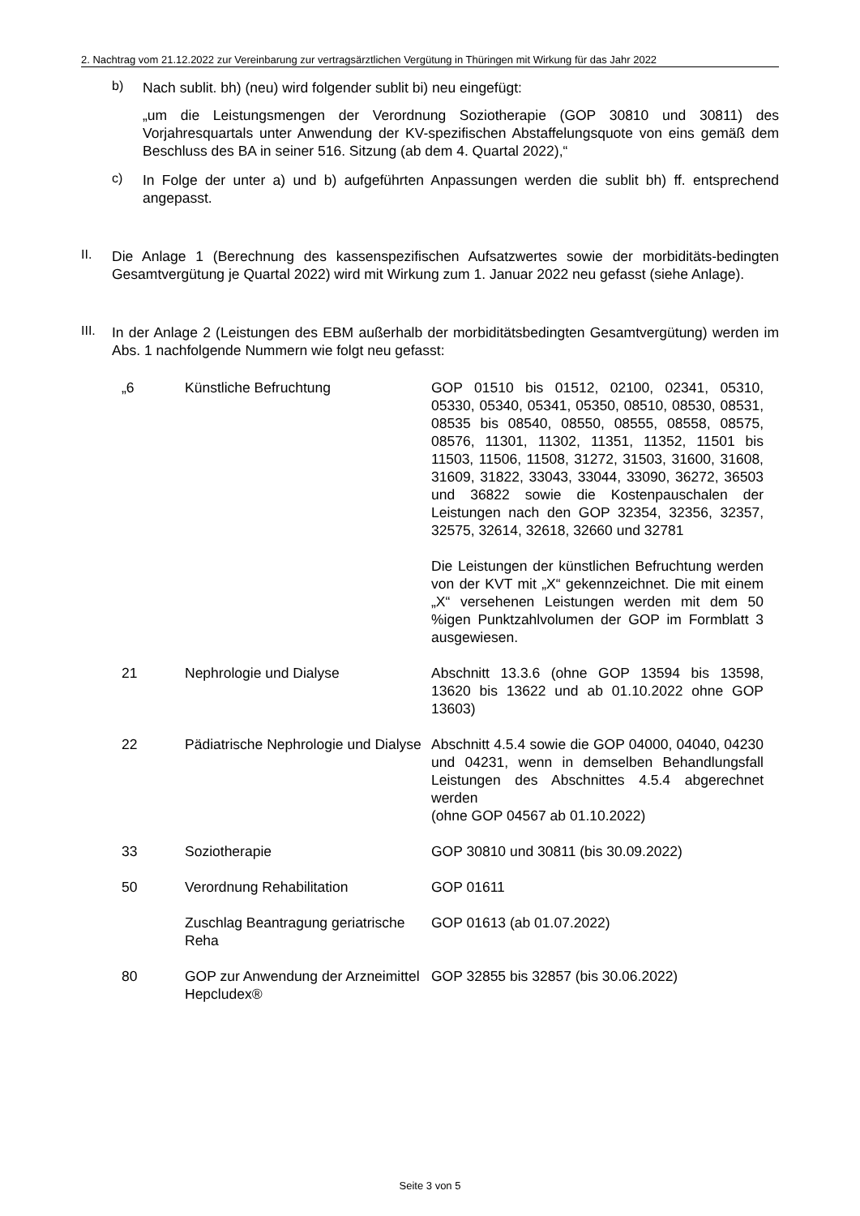2. Nachtrag vom 21.12.2022 zur Vereinbarung zur vertragsärztlichen Vergütung in Thüringen mit Wirkung für das Jahr 2022
b)
Nach sublit. bh) (neu) wird folgender sublit bi) neu eingefügt:
„um die Leistungsmengen der Verordnung Soziotherapie (GOP 30810 und 30811) des Vorjahresquartals unter Anwendung der KV-spezifischen Abstaffelungsquote von eins gemäß dem Beschluss des BA in seiner 516. Sitzung (ab dem 4. Quartal 2022),“
c)
In Folge der unter a) und b) aufgeführten Anpassungen werden die sublit bh) ff. entsprechend angepasst.
II.
Die Anlage 1 (Berechnung des kassenspezifischen Aufsatzwertes sowie der morbiditäts-bedingten Gesamtvergütung je Quartal 2022) wird mit Wirkung zum 1. Januar 2022 neu gefasst (siehe Anlage).
III.
In der Anlage 2 (Leistungen des EBM außerhalb der morbiditätsbedingten Gesamtvergütung) werden im Abs. 1 nachfolgende Nummern wie folgt neu gefasst:
| „6 | Künstliche Befruchtung | GOP 01510 bis 01512, 02100, 02341, 05310, 05330, 05340, 05341, 05350, 08510, 08530, 08531, 08535 bis 08540, 08550, 08555, 08558, 08575, 08576, 11301, 11302, 11351, 11352, 11501 bis 11503, 11506, 11508, 31272, 31503, 31600, 31608, 31609, 31822, 33043, 33044, 33090, 36272, 36503 und 36822 sowie die Kostenpauschalen der Leistungen nach den GOP 32354, 32356, 32357, 32575, 32614, 32618, 32660 und 32781 Die Leistungen der künstlichen Befruchtung werden von der KVT mit „X“ gekennzeichnet. Die mit einem „X“ versehenen Leistungen werden mit dem 50 %igen Punktzahlvolumen der GOP im Formblatt 3 ausgewiesen. |
| 21 | Nephrologie und Dialyse | Abschnitt 13.3.6 (ohne GOP 13594 bis 13598, 13620 bis 13622 und ab 01.10.2022 ohne GOP 13603) |
| 22 | Pädiatrische Nephrologie und Dialyse | Abschnitt 4.5.4 sowie die GOP 04000, 04040, 04230 und 04231, wenn in demselben Behandlungsfall Leistungen des Abschnittes 4.5.4 abgerechnet werden (ohne GOP 04567 ab 01.10.2022) |
| 33 | Soziotherapie | GOP 30810 und 30811 (bis 30.09.2022) |
| 50 | Verordnung Rehabilitation | GOP 01611 |
| | Zuschlag Beantragung geriatrische Reha | GOP 01613 (ab 01.07.2022) |
| 80 | GOP zur Anwendung der Arzneimittel Hepcludex® | GOP 32855 bis 32857 (bis 30.06.2022) |
Seite 3 von 5